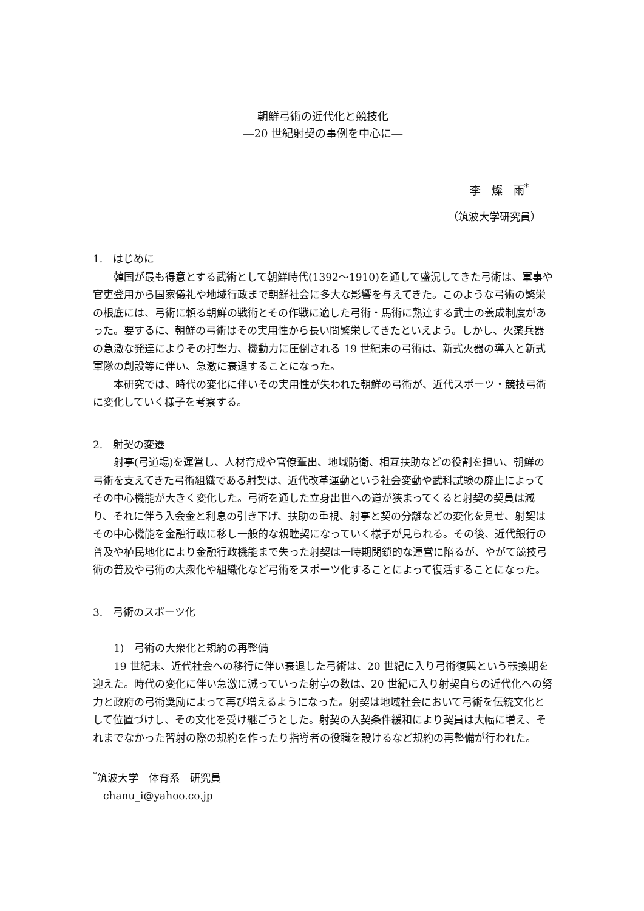朝鮮弓術の近代化と競技化
―20 世紀射契の事例を中心に―
李　燦　雨<sup>*</sup>
（筑波大学研究員）
1.　はじめに
韓国が最も得意とする武術として朝鮮時代(1392～1910)を通して盛況してきた弓術は、軍事や官吏登用から国家儀礼や地域行政まで朝鮮社会に多大な影響を与えてきた。このような弓術の繁栄の根底には、弓術に頼る朝鮮の戦術とその作戦に適した弓術・馬術に熟達する武士の養成制度があった。要するに、朝鮮の弓術はその実用性から長い間繁栄してきたといえよう。しかし、火薬兵器の急激な発達によりその打撃力、機動力に圧倒される 19 世紀末の弓術は、新式火器の導入と新式軍隊の創設等に伴い、急激に衰退することになった。
本研究では、時代の変化に伴いその実用性が失われた朝鮮の弓術が、近代スポーツ・競技弓術に変化していく様子を考察する。
2.　射契の変遷
射亭(弓道場)を運営し、人材育成や官僚輩出、地域防衛、相互扶助などの役割を担い、朝鮮の弓術を支えてきた弓術組織である射契は、近代改革運動という社会変動や武科試験の廃止によってその中心機能が大きく変化した。弓術を通した立身出世への道が狭まってくると射契の契員は減り、それに伴う入会金と利息の引き下げ、扶助の重視、射亭と契の分離などの変化を見せ、射契はその中心機能を金融行政に移し一般的な親睦契になっていく様子が見られる。その後、近代銀行の普及や植民地化により金融行政機能まで失った射契は一時期閉鎖的な運営に陥るが、やがて競技弓術の普及や弓術の大衆化や組織化など弓術をスポーツ化することによって復活することになった。
3.　弓術のスポーツ化
1)　弓術の大衆化と規約の再整備
19 世紀末、近代社会への移行に伴い衰退した弓術は、20 世紀に入り弓術復興という転換期を迎えた。時代の変化に伴い急激に減っていった射亭の数は、20 世紀に入り射契自らの近代化への努力と政府の弓術奨励によって再び増えるようになった。射契は地域社会において弓術を伝統文化として位置づけし、その文化を受け継ごうとした。射契の入契条件緩和により契員は大幅に増え、それまでなかった習射の際の規約を作ったり指導者の役職を設けるなど規約の再整備が行われた。
<sup>*</sup> 筑波大学　体育系　研究員
　chanu_i@yahoo.co.jp